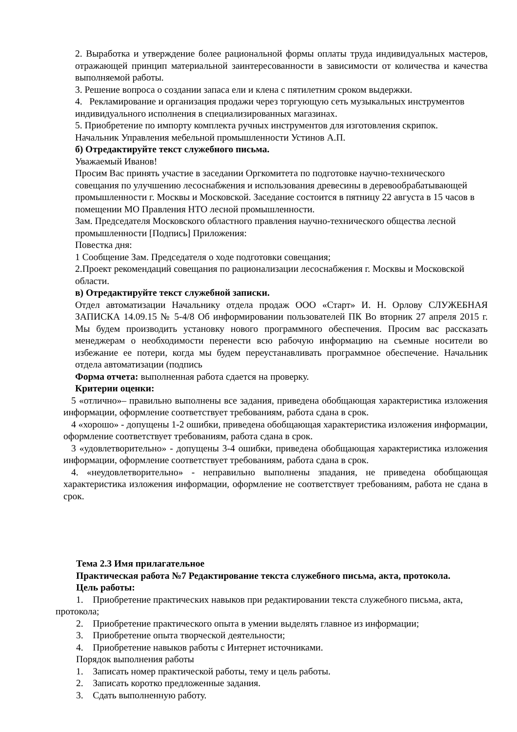2. Выработка и утверждение более рациональной формы оплаты труда индивидуальных мастеров, отражающей принцип материальной заинтересованности в зависимости от количества и качества выполняемой работы.
3. Решение вопроса о создании запаса ели и клена с пятилетним сроком выдержки.
4. Рекламирование и организация продажи через торгующую сеть музыкальных инструментов индивидуального исполнения в специализированных магазинах.
5. Приобретение по импорту комплекта ручных инструментов для изготовления скрипок.
Начальник Управления мебельной промышленности Устинов А.П.
б) Отредактируйте текст служебного письма.
Уважаемый Иванов!
Просим Вас принять участие в заседании Оргкомитета по подготовке научно-технического совещания по улучшению лесоснабжения и использования древесины в деревообрабатывающей промышленности г. Москвы и Московской. Заседание состоится в пятницу 22 августа в 15 часов в помещении МО Правления НТО лесной промышленности.
Зам. Председателя Московского областного правления научно-технического общества лесной промышленности [Подпись] Приложения:
Повестка дня:
1 Сообщение Зам. Председателя о ходе подготовки совещания;
2.Проект рекомендаций совещания по рационализации лесоснабжения г. Москвы и Московской области.
в) Отредактируйте текст служебной записки.
Отдел автоматизации Начальнику отдела продаж ООО «Старт» И. Н. Орлову СЛУЖЕБНАЯ ЗАПИСКА 14.09.15 № 5-4/8 Об информировании пользователей ПК Во вторник 27 апреля 2015 г. Мы будем производить установку нового программного обеспечения. Просим вас рассказать менеджерам о необходимости перенести всю рабочую информацию на съемные носители во избежание ее потери, когда мы будем переустанавливать программное обеспечение. Начальник отдела автоматизации (подпись
Форма отчета: выполненная работа сдается на проверку.
Критерии оценки:
5 «отлично»– правильно выполнены все задания, приведена обобщающая характеристика изложения информации, оформление соответствует требованиям, работа сдана в срок.
4 «хорошо» - допущены 1-2 ошибки, приведена обобщающая характеристика изложения информации, оформление соответствует требованиям, работа сдана в срок.
3 «удовлетворительно» - допущены 3-4 ошибки, приведена обобщающая характеристика изложения информации, оформление соответствует требованиям, работа сдана в срок.
4. «неудовлетворительно» - неправильно выполнены зпадания, не приведена обобщающая характеристика изложения информации, оформление не соответствует требованиям, работа не сдана в срок.
Тема 2.3 Имя прилагательное
Практическая работа №7 Редактирование текста служебного письма, акта, протокола.
Цель работы:
1. Приобретение практических навыков при редактировании текста служебного письма, акта, протокола;
2. Приобретение практического опыта в умении выделять главное из информации;
3. Приобретение опыта творческой деятельности;
4. Приобретение навыков работы с Интернет источниками.
Порядок выполнения работы
1. Записать номер практической работы, тему и цель работы.
2. Записать коротко предложенные задания.
3. Сдать выполненную работу.